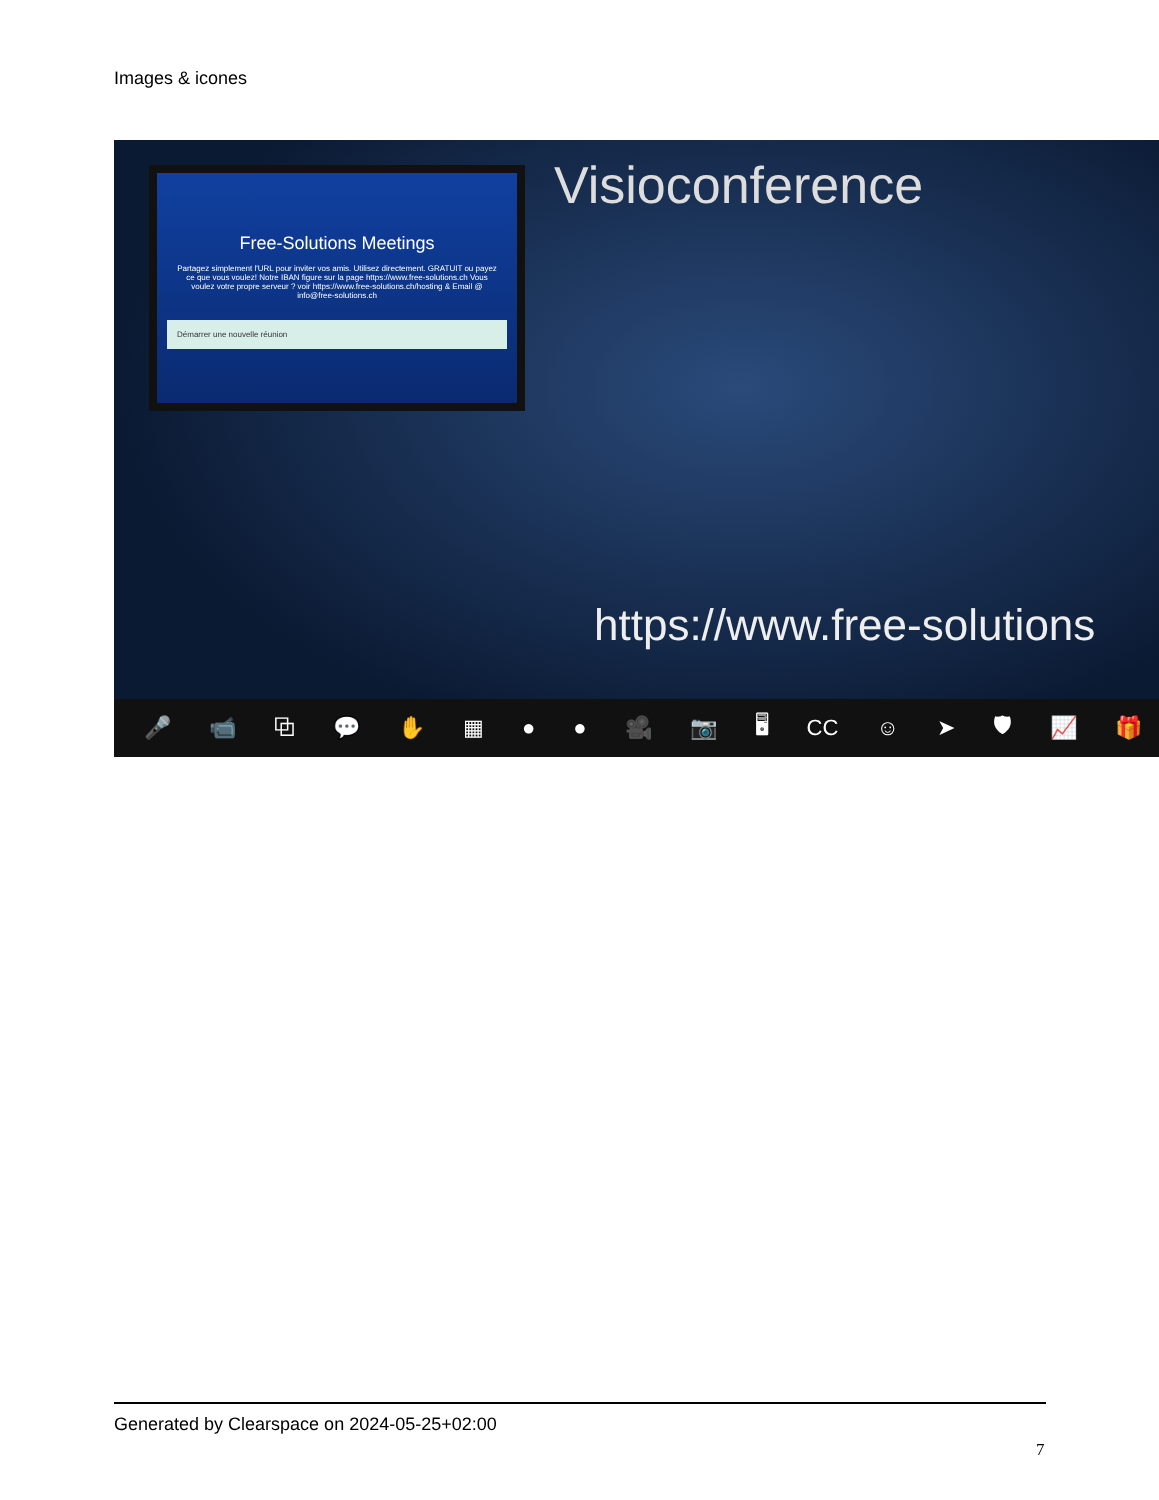Images & icones
Free-Solutions Meetings
Partagez simplement l'URL pour inviter vos amis. Utilisez directement. GRATUIT ou payez ce que vous voulez! Notre IBAN figure sur la page https://www.free-solutions.ch Vous voulez votre propre serveur ? voir https://www.free-solutions.ch/hosting & Email @ info@free-solutions.ch
Démarrer une nouvelle réunion
Visioconference
https://www.free-solutions
🎤 📹 ⧉ 💬 ✋ ▦ ● ● 🎥 📷 🖥 CC ☺ ➤ 🛡 📈 🎁
Generated by Clearspace on 2024-05-25+02:00
7